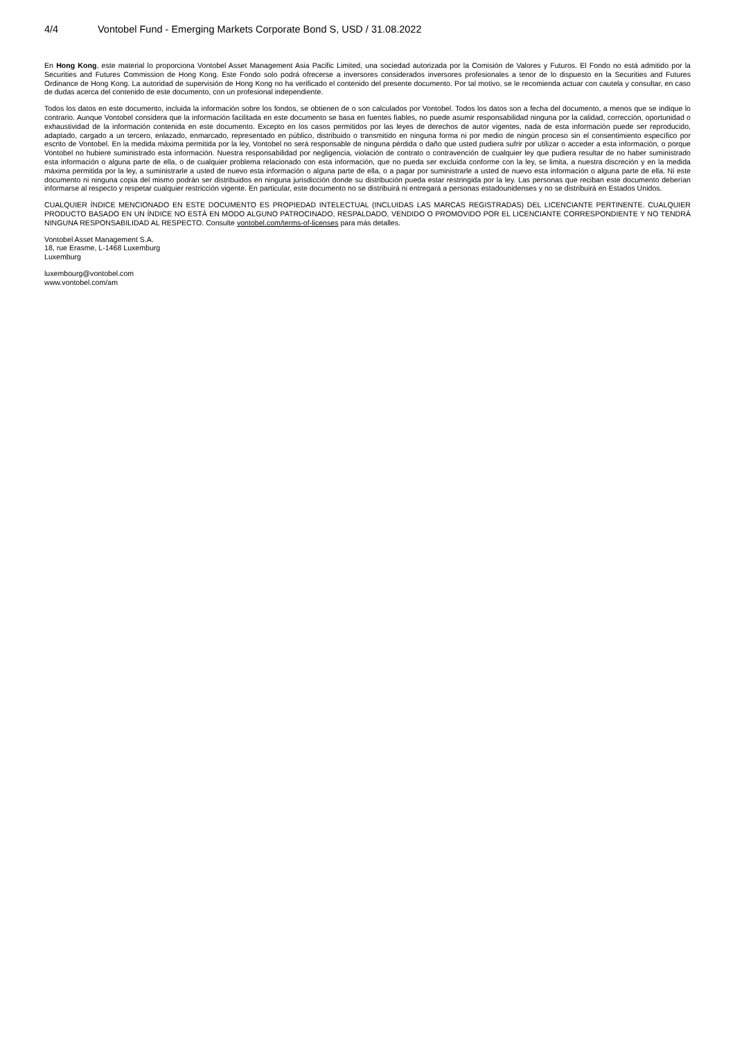4/4 Vontobel Fund - Emerging Markets Corporate Bond S, USD / 31.08.2022
En Hong Kong, este material lo proporciona Vontobel Asset Management Asia Pacific Limited, una sociedad autorizada por la Comisión de Valores y Futuros. El Fondo no está admitido por la Securities and Futures Commission de Hong Kong. Este Fondo solo podrá ofrecerse a inversores considerados inversores profesionales a tenor de lo dispuesto en la Securities and Futures Ordinance de Hong Kong. La autoridad de supervisión de Hong Kong no ha verificado el contenido del presente documento. Por tal motivo, se le recomienda actuar con cautela y consultar, en caso de dudas acerca del contenido de este documento, con un profesional independiente.
Todos los datos en este documento, incluida la información sobre los fondos, se obtienen de o son calculados por Vontobel. Todos los datos son a fecha del documento, a menos que se indique lo contrario. Aunque Vontobel considera que la información facilitada en este documento se basa en fuentes fiables, no puede asumir responsabilidad ninguna por la calidad, corrección, oportunidad o exhaustividad de la información contenida en este documento. Excepto en los casos permitidos por las leyes de derechos de autor vigentes, nada de esta información puede ser reproducido, adaptado, cargado a un tercero, enlazado, enmarcado, representado en público, distribuido o transmitido en ninguna forma ni por medio de ningún proceso sin el consentimiento específico por escrito de Vontobel. En la medida máxima permitida por la ley, Vontobel no será responsable de ninguna pérdida o daño que usted pudiera sufrir por utilizar o acceder a esta información, o porque Vontobel no hubiere suministrado esta información. Nuestra responsabilidad por negligencia, violación de contrato o contravención de cualquier ley que pudiera resultar de no haber suministrado esta información o alguna parte de ella, o de cualquier problema relacionado con esta información, que no pueda ser excluida conforme con la ley, se limita, a nuestra discreción y en la medida máxima permitida por la ley, a suministrarle a usted de nuevo esta información o alguna parte de ella, o a pagar por suministrarle a usted de nuevo esta información o alguna parte de ella. Ni este documento ni ninguna copia del mismo podrán ser distribuidos en ninguna jurisdicción donde su distribución pueda estar restringida por la ley. Las personas que reciban este documento deberían informarse al respecto y respetar cualquier restricción vigente. En particular, este documento no se distribuirá ni entregará a personas estadounidenses y no se distribuirá en Estados Unidos.
CUALQUIER ÍNDICE MENCIONADO EN ESTE DOCUMENTO ES PROPIEDAD INTELECTUAL (INCLUIDAS LAS MARCAS REGISTRADAS) DEL LICENCIANTE PERTINENTE. CUALQUIER PRODUCTO BASADO EN UN ÍNDICE NO ESTÁ EN MODO ALGUNO PATROCINADO, RESPALDADO, VENDIDO O PROMOVIDO POR EL LICENCIANTE CORRESPONDIENTE Y NO TENDRÁ NINGUNA RESPONSABILIDAD AL RESPECTO. Consulte vontobel.com/terms-of-licenses para más detalles.
Vontobel Asset Management S.A.
18, rue Erasme, L-1468 Luxemburg
Luxemburg
luxembourg@vontobel.com
www.vontobel.com/am